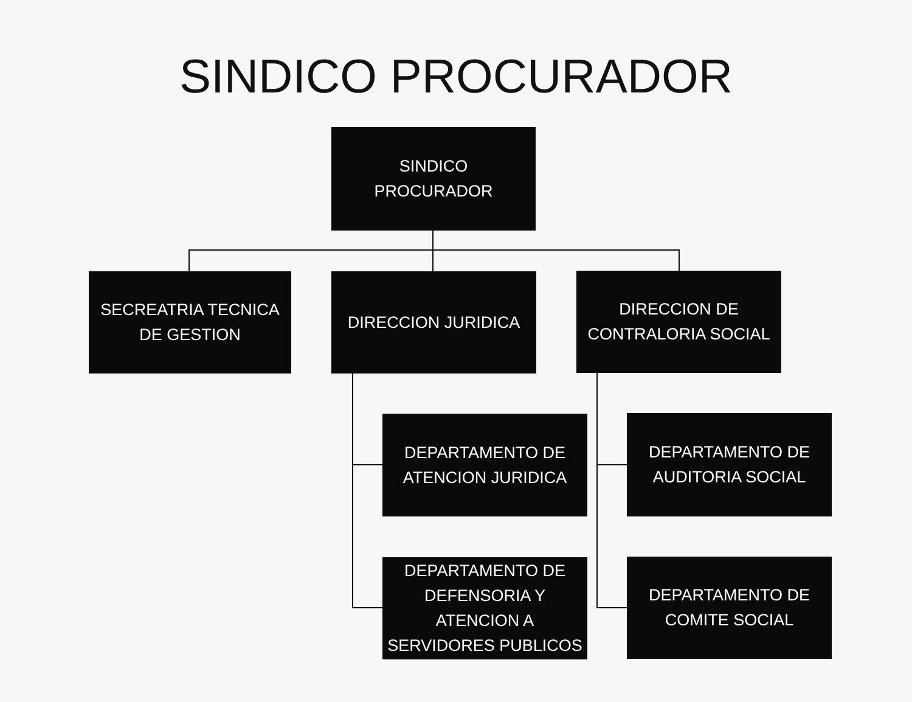SINDICO PROCURADOR
SINDICO
PROCURADOR
SECREATRIA TECNICA
DE GESTION
DIRECCION JURIDICA
DIRECCION DE
CONTRALORIA SOCIAL
DEPARTAMENTO DE
ATENCION JURIDICA
DEPARTAMENTO DE
AUDITORIA SOCIAL
DEPARTAMENTO DE
DEFENSORIA Y
ATENCION A
SERVIDORES PUBLICOS
DEPARTAMENTO DE
COMITE SOCIAL